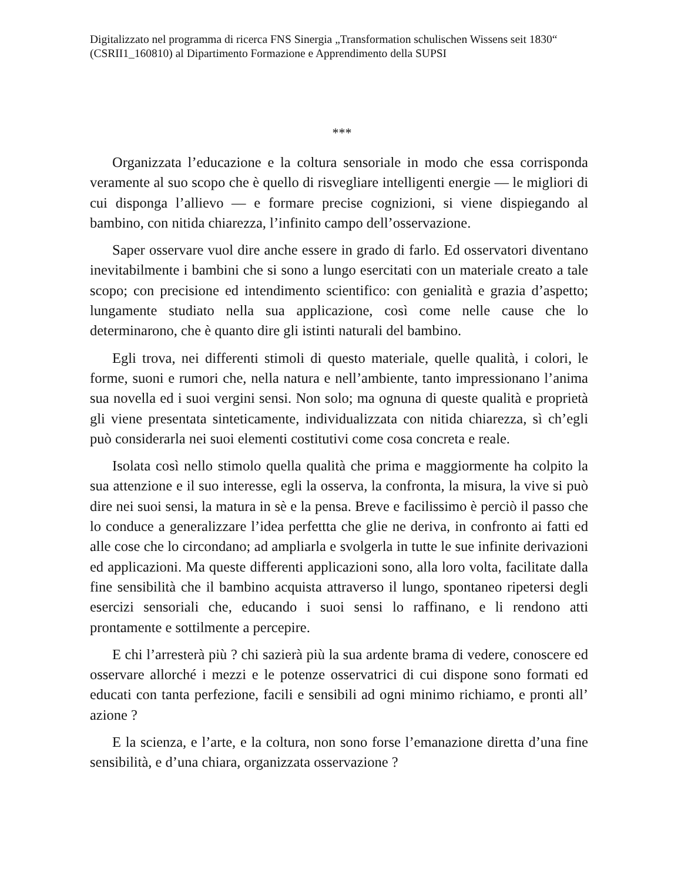Digitalizzato nel programma di ricerca FNS Sinergia „Transformation schulischen Wissens seit 1830“ (CSRII1_160810) al Dipartimento Formazione e Apprendimento della SUPSI
***
Organizzata l’educazione e la coltura sensoriale in modo che essa corrisponda veramente al suo scopo che è quello di risvegliare intelligenti energie — le migliori di cui disponga l’allievo — e formare precise cognizioni, si viene dispiegando al bambino, con nitida chiarezza, l’infinito campo dell’osservazione.
Saper osservare vuol dire anche essere in grado di farlo. Ed osservatori diventano inevitabilmente i bambini che si sono a lungo esercitati con un materiale creato a tale scopo; con precisione ed intendimento scientifico: con genialità e grazia d’aspetto; lungamente studiato nella sua applicazione, così come nelle cause che lo determinarono, che è quanto dire gli istinti naturali del bambino.
Egli trova, nei differenti stimoli di questo materiale, quelle qualità, i colori, le forme, suoni e rumori che, nella natura e nell’ambiente, tanto impressionano l’anima sua novella ed i suoi vergini sensi. Non solo; ma ognuna di queste qualità e proprietà gli viene presentata sinteticamente, individualizzata con nitida chiarezza, sì ch’egli può considerarla nei suoi elementi costitutivi come cosa concreta e reale.
Isolata così nello stimolo quella qualità che prima e maggiormente ha colpito la sua attenzione e il suo interesse, egli la osserva, la confronta, la misura, la vive si può dire nei suoi sensi, la matura in sè e la pensa. Breve e facilissimo è perciò il passo che lo conduce a generalizzare l’idea perfettta che glie ne deriva, in confronto ai fatti ed alle cose che lo circondano; ad ampliarla e svolgerla in tutte le sue infinite derivazioni ed applicazioni. Ma queste differenti applicazioni sono, alla loro volta, facilitate dalla fine sensibilità che il bambino acquista attraverso il lungo, spontaneo ripetersi degli esercizi sensoriali che, educando i suoi sensi lo raffinano, e li rendono atti prontamente e sottilmente a percepire.
E chi l’arresterà più ? chi sazierà più la sua ardente brama di vedere, conoscere ed osservare allorché i mezzi e le potenze osservatrici di cui dispone sono formati ed educati con tanta perfezione, facili e sensibili ad ogni minimo richiamo, e pronti all’ azione ?
E la scienza, e l’arte, e la coltura, non sono forse l’emanazione diretta d’una fine sensibilità, e d’una chiara, organizzata osservazione ?